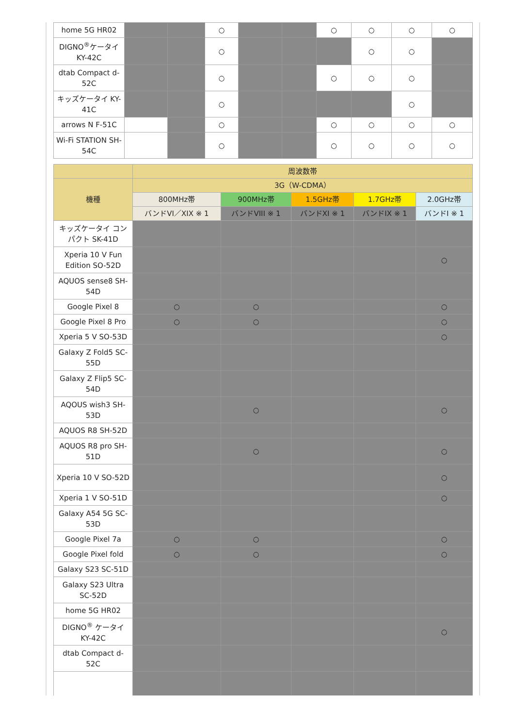| home 5G HR02 | | | ○ | | | ○ | ○ | ○ | ○ |
| DIGNO<sup>®</sup>ケータイ KY-42C | | | ○ | | | | ○ | ○ | |
| dtab Compact d-52C | | | ○ | | | ○ | ○ | ○ | |
| キッズケータイ KY-41C | | | ○ | | | | | ○ | |
| arrows N F-51C | | | ○ | | | ○ | ○ | ○ | ○ |
| Wi-Fi STATION SH-54C | | | ○ | | | ○ | ○ | ○ | ○ |
| | 周波数帯 | | | | |
| --- | --- | --- | --- | --- | --- |
| 機種 | 3G（W-CDMA） | | | | |
| | 800MHz帯 | 900MHz帯 | 1.5GHz帯 | 1.7GHz帯 | 2.0GHz帯 |
| | バンドVI／XIX ※ 1 | バンドVIII ※ 1 | バンドXI ※ 1 | バンドIX ※ 1 | バンドI ※ 1 |
| キッズケータイ コンパクト SK-41D | | | | | |
| Xperia 10 V Fun Edition SO-52D | | | | | ○ |
| AQUOS sense8 SH-54D | | | | | |
| Google Pixel 8 | ○ | ○ | | | ○ |
| Google Pixel 8 Pro | ○ | ○ | | | ○ |
| Xperia 5 V SO-53D | | | | | ○ |
| Galaxy Z Fold5 SC-55D | | | | | |
| Galaxy Z Flip5 SC-54D | | | | | |
| AQOUS wish3 SH-53D | | ○ | | | ○ |
| AQUOS R8 SH-52D | | | | | |
| AQUOS R8 pro SH-51D | | ○ | | | ○ |
| Xperia 10 V SO-52D | | | | | ○ |
| Xperia 1 V SO-51D | | | | | ○ |
| Galaxy A54 5G SC-53D | | | | | |
| Google Pixel 7a | ○ | ○ | | | ○ |
| Google Pixel fold | ○ | ○ | | | ○ |
| Galaxy S23 SC-51D | | | | | |
| Galaxy S23 Ultra SC-52D | | | | | |
| home 5G HR02 | | | | | |
| DIGNO<sup>®</sup> ケータイ KY-42C | | | | | ○ |
| dtab Compact d-52C | | | | | |